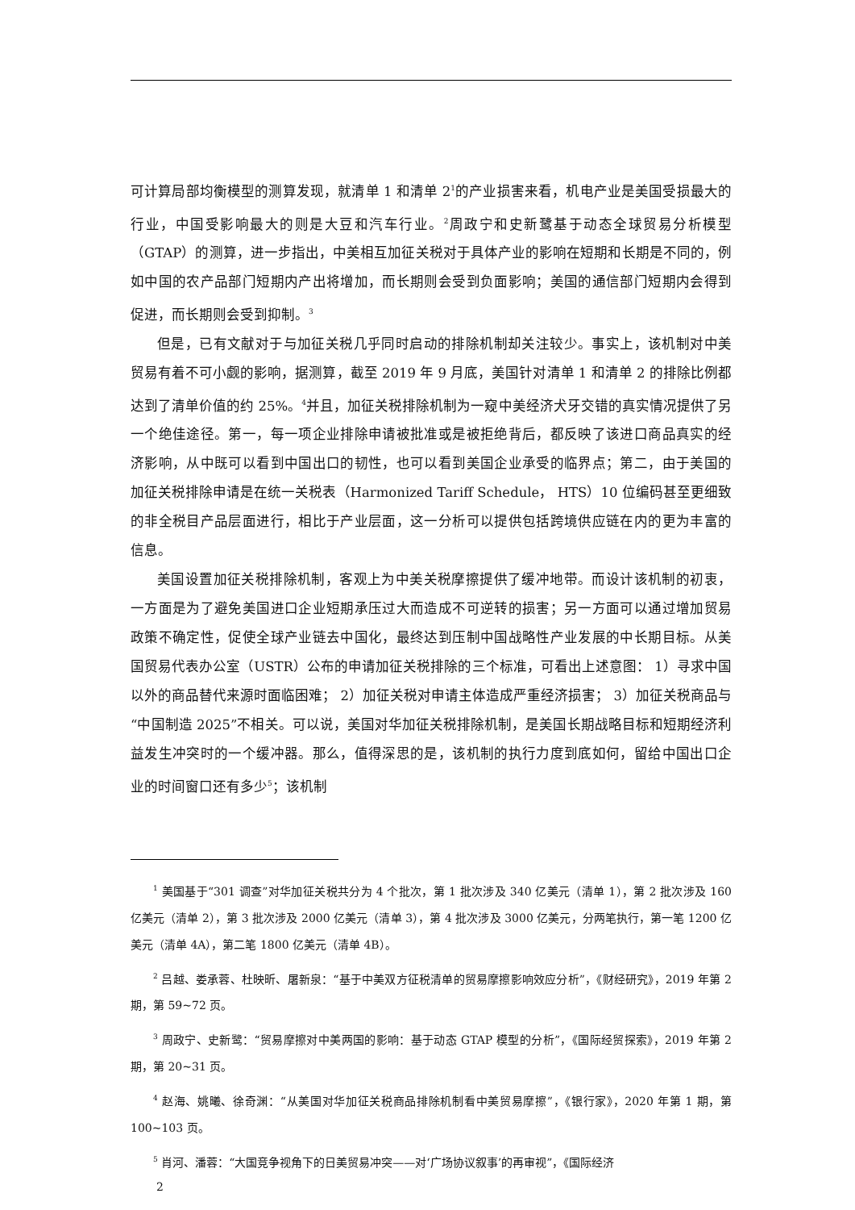可计算局部均衡模型的测算发现，就清单 1 和清单 2<sup>1</sup>的产业损害来看，机电产业是美国受损最大的行业，中国受影响最大的则是大豆和汽车行业。<sup>2</sup>周政宁和史新鹭基于动态全球贸易分析模型（GTAP）的测算，进一步指出，中美相互加征关税对于具体产业的影响在短期和长期是不同的，例如中国的农产品部门短期内产出将增加，而长期则会受到负面影响；美国的通信部门短期内会得到促进，而长期则会受到抑制。<sup>3</sup>
但是，已有文献对于与加征关税几乎同时启动的排除机制却关注较少。事实上，该机制对中美贸易有着不可小觑的影响，据测算，截至 2019 年 9 月底，美国针对清单 1 和清单 2 的排除比例都达到了清单价值的约 25%。<sup>4</sup>并且，加征关税排除机制为一窥中美经济犬牙交错的真实情况提供了另一个绝佳途径。第一，每一项企业排除申请被批准或是被拒绝背后，都反映了该进口商品真实的经济影响，从中既可以看到中国出口的韧性，也可以看到美国企业承受的临界点；第二，由于美国的加征关税排除申请是在统一关税表（Harmonized Tariff Schedule， HTS）10 位编码甚至更细致的非全税目产品层面进行，相比于产业层面，这一分析可以提供包括跨境供应链在内的更为丰富的信息。
美国设置加征关税排除机制，客观上为中美关税摩擦提供了缓冲地带。而设计该机制的初衷，一方面是为了避免美国进口企业短期承压过大而造成不可逆转的损害；另一方面可以通过增加贸易政策不确定性，促使全球产业链去中国化，最终达到压制中国战略性产业发展的中长期目标。从美国贸易代表办公室（USTR）公布的申请加征关税排除的三个标准，可看出上述意图： 1）寻求中国以外的商品替代来源时面临困难； 2）加征关税对申请主体造成严重经济损害； 3）加征关税商品与“中国制造 2025”不相关。可以说，美国对华加征关税排除机制，是美国长期战略目标和短期经济利益发生冲突时的一个缓冲器。那么，值得深思的是，该机制的执行力度到底如何，留给中国出口企业的时间窗口还有多少<sup>5</sup>；该机制
<sup>1</sup> 美国基于“301 调查”对华加征关税共分为 4 个批次，第 1 批次涉及 340 亿美元（清单 1），第 2 批次涉及 160 亿美元（清单 2），第 3 批次涉及 2000 亿美元（清单 3），第 4 批次涉及 3000 亿美元，分两笔执行，第一笔 1200 亿美元（清单 4A），第二笔 1800 亿美元（清单 4B）。
<sup>2</sup> 吕越、娄承蓉、杜映昕、屠新泉：“基于中美双方征税清单的贸易摩擦影响效应分析”，《财经研究》，2019 年第 2 期，第 59~72 页。
<sup>3</sup> 周政宁、史新鹭：“贸易摩擦对中美两国的影响：基于动态 GTAP 模型的分析”，《国际经贸探索》，2019 年第 2 期，第 20~31 页。
<sup>4</sup> 赵海、姚曦、徐奇渊：“从美国对华加征关税商品排除机制看中美贸易摩擦”，《银行家》，2020 年第 1 期，第 100~103 页。
<sup>5</sup> 肖河、潘蓉：“大国竞争视角下的日美贸易冲突——对‘广场协议叙事’的再审视”，《国际经济
2